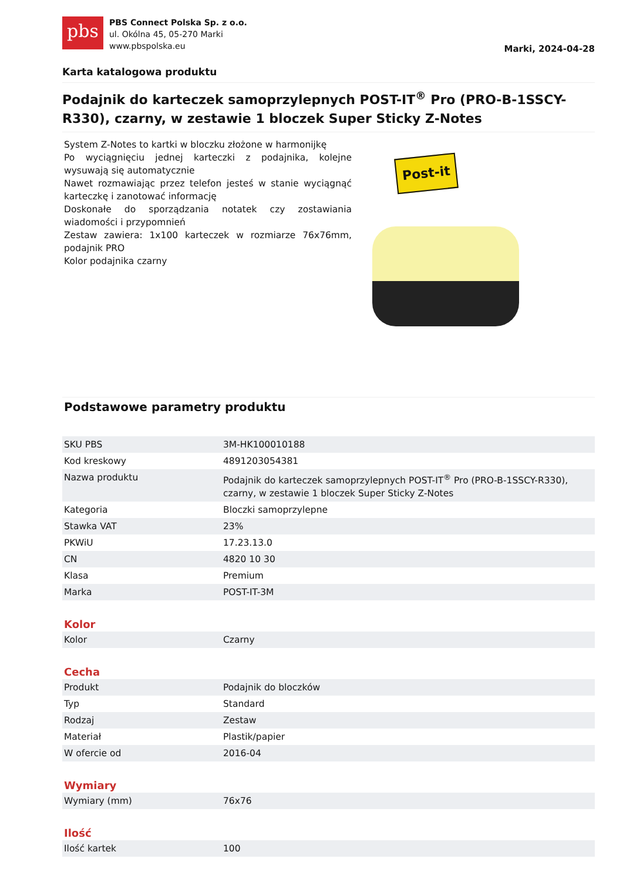pbs
PBS Connect Polska Sp. z o.o.
ul. Okólna 45, 05-270 Marki
www.pbspolska.eu
Marki, 2024-04-28
Karta katalogowa produktu
Podajnik do karteczek samoprzylepnych POST-IT<sup>®</sup> Pro (PRO-B-1SSCY-R330), czarny, w zestawie 1 bloczek Super Sticky Z-Notes
System Z-Notes to kartki w bloczku złożone w harmonijkę
Po wyciągnięciu jednej karteczki z podajnika, kolejne wysuwają się automatycznie
Nawet rozmawiając przez telefon jesteś w stanie wyciągnąć karteczkę i zanotować informację
Doskonałe do sporządzania notatek czy zostawiania wiadomości i przypomnień
Zestaw zawiera: 1x100 karteczek w rozmiarze 76x76mm, podajnik PRO
Kolor podajnika czarny
Post-it
Podstawowe parametry produktu
| SKU PBS | 3M-HK100010188 |
| Kod kreskowy | 4891203054381 |
| Nazwa produktu | Podajnik do karteczek samoprzylepnych POST-IT<sup>®</sup> Pro (PRO-B-1SSCY-R330), czarny, w zestawie 1 bloczek Super Sticky Z-Notes |
| Kategoria | Bloczki samoprzylepne |
| Stawka VAT | 23% |
| PKWiU | 17.23.13.0 |
| CN | 4820 10 30 |
| Klasa | Premium |
| Marka | POST-IT-3M |
Kolor
| Kolor | Czarny |
Cecha
| Produkt | Podajnik do bloczków |
| Typ | Standard |
| Rodzaj | Zestaw |
| Materiał | Plastik/papier |
| W ofercie od | 2016-04 |
Wymiary
| Wymiary (mm) | 76x76 |
Ilość
| Ilość kartek | 100 |